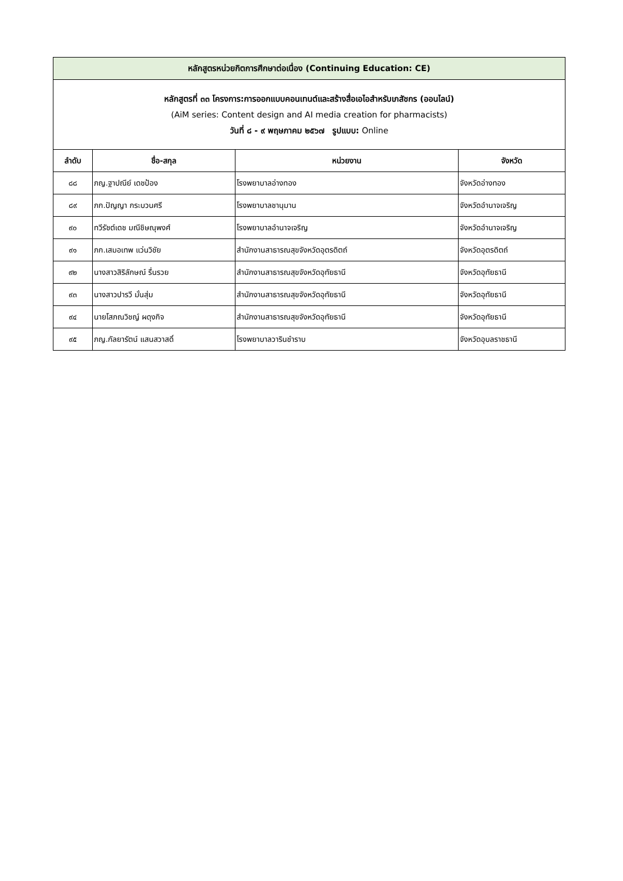| หลักสูตรหน่วยกิตการศึกษาต่อเนื่อง (Continuing Education: CE) | | | |
| หลักสูตรที่ ๓๓ โครงการ:การออกแบบคอนเทนต์และสร้างสื่อเอไอสำหรับเภสัชกร (ออนไลน์) (AiM series: Content design and AI media creation for pharmacists) วันที่ ๘ - ๙ พฤษภาคม ๒๕๖๗ รูปแบบ: Online | | | |
| ลำดับ | ชื่อ-สกุล | หน่วยงาน | จังหวัด |
| ๘๘ | ภญ.ฐาปณีย์ เดชป้อง | โรงพยาบาลอ่างทอง | จังหวัดอ่างทอง |
| ๘๙ | ภก.ปัญญา กระบวนศรี | โรงพยาบาลชานุมาน | จังหวัดอำนาจเจริญ |
| ๙๐ | ทวีรัชต์เดช มณีชิษณุพงศ์ | โรงพยาบาลอำนาจเจริญ | จังหวัดอำนาจเจริญ |
| ๙๑ | ภก.เสมอเทพ แว่นวิชัย | สำนักงานสาธารณสุขจังหวัดอุตรดิตถ์ | จังหวัดอุตรดิตถ์ |
| ๙๒ | นางสาวสิริลักษณ์ รื่นรวย | สำนักงานสาธารณสุขจังหวัดอุทัยธานี | จังหวัดอุทัยธานี |
| ๙๓ | นางสาวปารวี มั่นสุ่ม | สำนักงานสาธารณสุขจังหวัดอุทัยธานี | จังหวัดอุทัยธานี |
| ๙๔ | นายโสภณวิชญ์ ผดุงกิจ | สำนักงานสาธารณสุขจังหวัดอุทัยธานี | จังหวัดอุทัยธานี |
| ๙๕ | ภญ.กัลยารัตน์ แสนสวาสดิ์ | โรงพยาบาลวารินชำราบ | จังหวัดอุบลราชธานี |